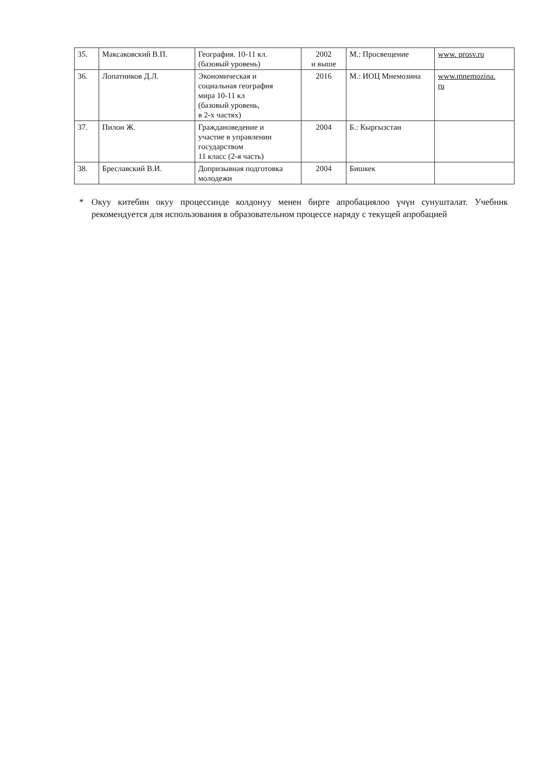| 35. | Максаковский В.П. | География. 10-11 кл. (базовый уровень) | 2002 и выше | М.: Просвещение | www. prosv.ru |
| 36. | Лопатников Д.Л. | Экономическая и социальная география мира 10-11 кл (базовый уровень, в 2-х частях) | 2016 | М.: ИОЦ Мнемозина | www.mnemozina. ru |
| 37. | Пилон Ж. | Граждановедение и участие в управлении государством 11 класс (2-я часть) | 2004 | Б.: Кыргызстан | |
| 38. | Бреславский В.И. | Допризывная подготовка молодежи | 2004 | Бишкек | |
* Окуу китебин окуу процессинде колдонуу менен бирге апробациялоо үчүн сунушталат. Учебник рекомендуется для использования в образовательном процессе наряду с текущей апробацией